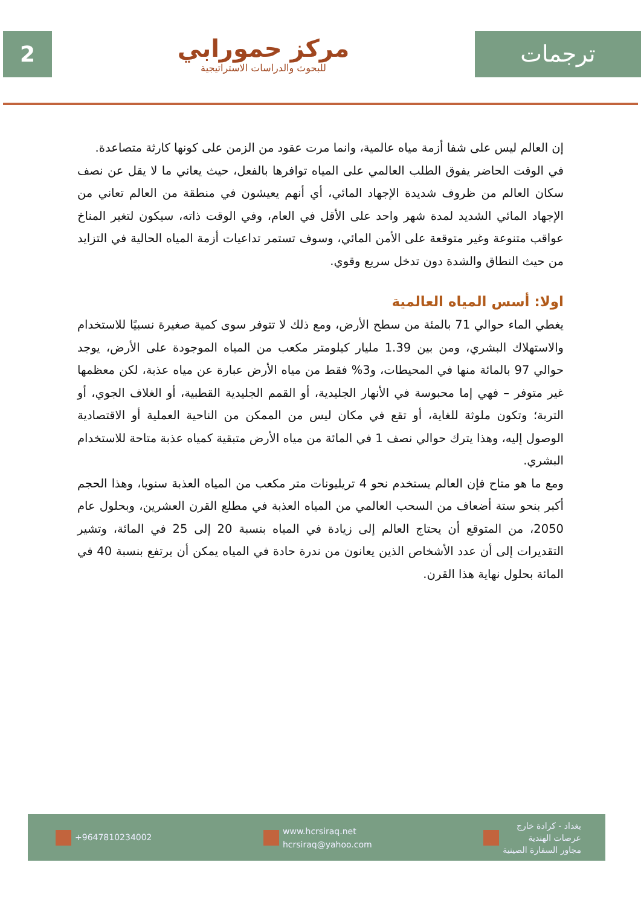2
مركز حمورابي
للبحوث والدراسات الاستراتيجية
ترجمات
إن العالم ليس على شفا أزمة مياه عالمية، وانما مرت عقود من الزمن على كونها كارثة متصاعدة.
في الوقت الحاضر يفوق الطلب العالمي على المياه توافرها بالفعل، حيث يعاني ما لا يقل عن نصف سكان العالم من ظروف شديدة الإجهاد المائي، أي أنهم يعيشون في منطقة من العالم تعاني من الإجهاد المائي الشديد لمدة شهر واحد على الأقل في العام، وفي الوقت ذاته، سيكون لتغير المناخ عواقب متنوعة وغير متوقعة على الأمن المائي، وسوف تستمر تداعيات أزمة المياه الحالية في التزايد من حيث النطاق والشدة دون تدخل سريع وقوي.
اولا: أسس المياه العالمية
يغطي الماء حوالي 71 بالمئة من سطح الأرض، ومع ذلك لا تتوفر سوى كمية صغيرة نسبيًا للاستخدام والاستهلاك البشري، ومن بين 1.39 مليار كيلومتر مكعب من المياه الموجودة على الأرض، يوجد حوالي 97 بالمائة منها في المحيطات، و3% فقط من مياه الأرض عبارة عن مياه عذبة، لكن معظمها غير متوفر – فهي إما محبوسة في الأنهار الجليدية، أو القمم الجليدية القطبية، أو الغلاف الجوي، أو التربة؛ وتكون ملوثة للغاية، أو تقع في مكان ليس من الممكن من الناحية العملية أو الاقتصادية الوصول إليه، وهذا يترك حوالي نصف 1 في المائة من مياه الأرض متبقية كمياه عذبة متاحة للاستخدام البشري.
ومع ما هو متاح فإن العالم يستخدم نحو 4 تريليونات متر مكعب من المياه العذبة سنويا، وهذا الحجم أكبر بنحو ستة أضعاف من السحب العالمي من المياه العذبة في مطلع القرن العشرين، وبحلول عام 2050، من المتوقع أن يحتاج العالم إلى زيادة في المياه بنسبة 20 إلى 25 في المائة، وتشير التقديرات إلى أن عدد الأشخاص الذين يعانون من ندرة حادة في المياه يمكن أن يرتفع بنسبة 40 في المائة بحلول نهاية هذا القرن.
+9647810234002
www.hcrsiraq.net
hcrsiraq@yahoo.com
بغداد - كرادة خارج
عرصات الهندية
مجاور السفارة الصينية